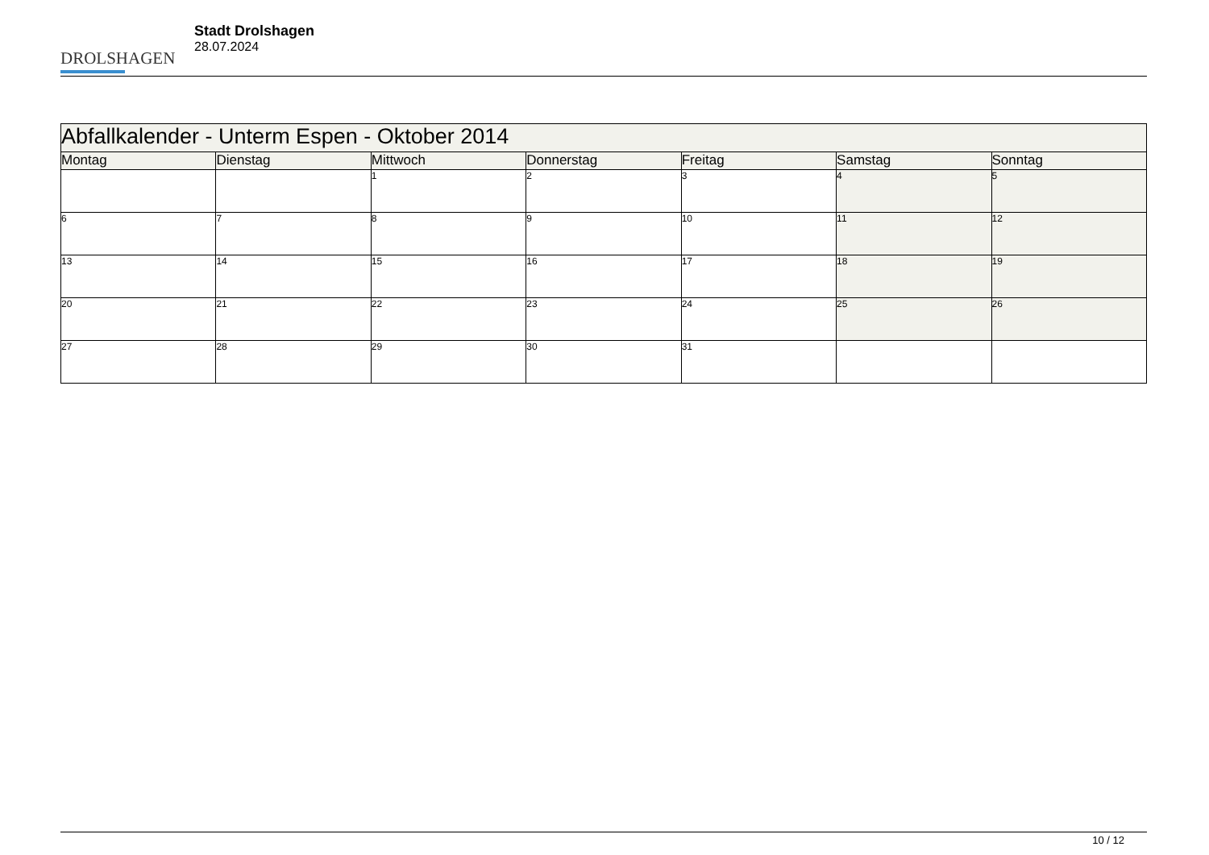DROLSHAGEN
Stadt Drolshagen
28.07.2024
| Abfallkalender - Unterm Espen - Oktober 2014 | | | | | | |
| --- | --- | --- | --- | --- | --- | --- |
| Montag | Dienstag | Mittwoch | Donnerstag | Freitag | Samstag | Sonntag |
| | | 1 | 2 | 3 | 4 | 5 |
| 6 | 7 | 8 | 9 | 10 | 11 | 12 |
| 13 | 14 | 15 | 16 | 17 | 18 | 19 |
| 20 | 21 | 22 | 23 | 24 | 25 | 26 |
| 27 | 28 | 29 | 30 | 31 | | |
10 / 12